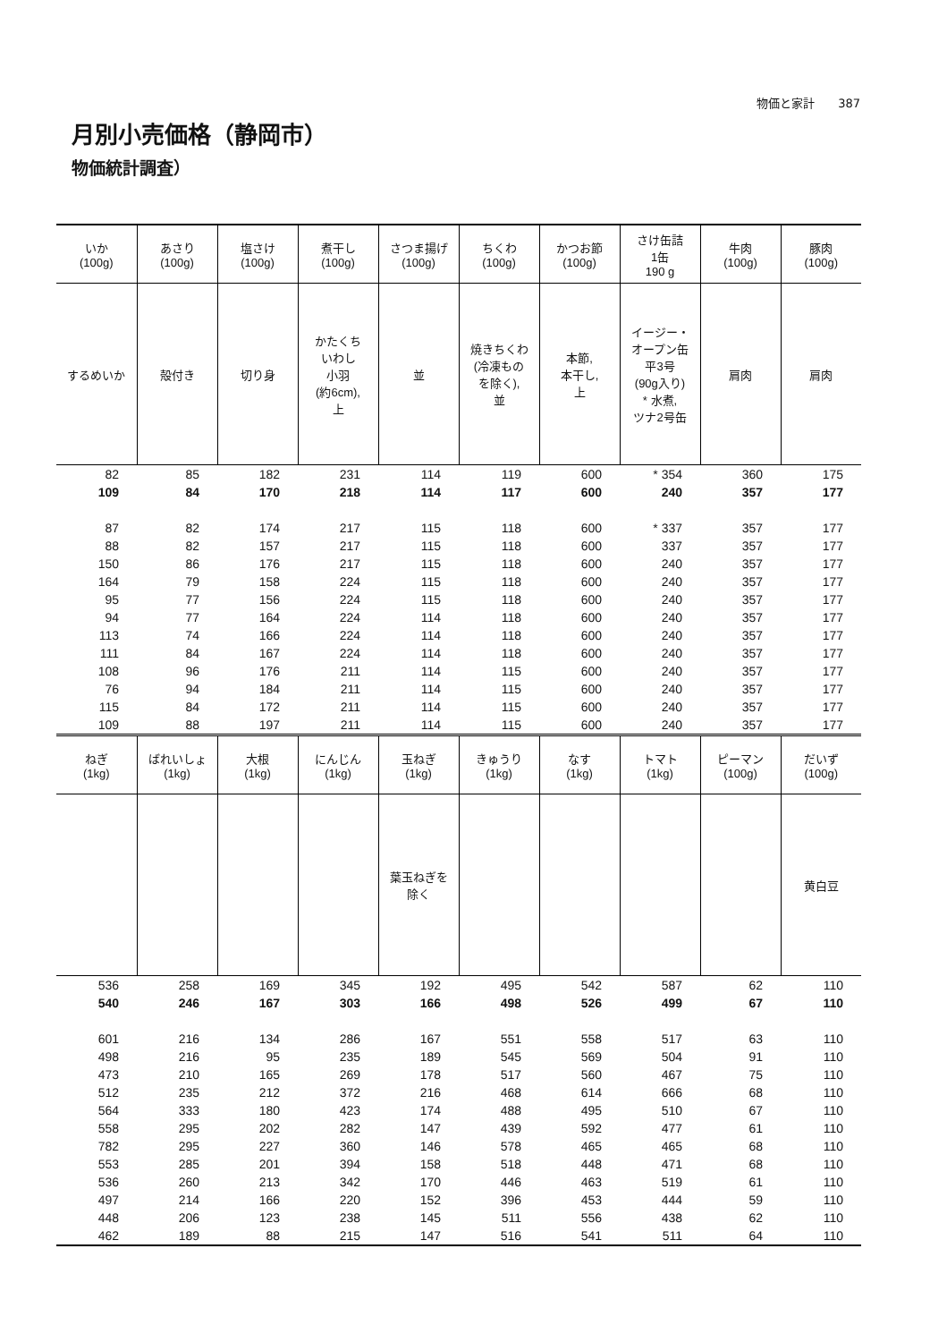物価と家計　　387
月別小売価格（静岡市）
物価統計調査）
| いか (100g) | あさり (100g) | 塩さけ (100g) | 煮干し (100g) | さつま揚げ (100g) | ちくわ (100g) | かつお節 (100g) | さけ缶詰 1缶 190 g | 牛肉 (100g) | 豚肉 (100g) |
| --- | --- | --- | --- | --- | --- | --- | --- | --- | --- |
| するめいか | 殻付き | 切り身 | かたくち いわし 小羽 (約6cm), 上 | 並 | 焼きちくわ (冷凍もの を除く), 並 | 本節, 本干し, 上 | イージー・ オープン缶 平3号 (90g入り) * 水煮, ツナ2号缶 | 肩肉 | 肩肉 |
| 82 | 85 | 182 | 231 | 114 | 119 | 600 | * 354 | 360 | 175 |
| 109 | 84 | 170 | 218 | 114 | 117 | 600 | 240 | 357 | 177 |
| 87 | 82 | 174 | 217 | 115 | 118 | 600 | * 337 | 357 | 177 |
| 88 | 82 | 157 | 217 | 115 | 118 | 600 | 337 | 357 | 177 |
| 150 | 86 | 176 | 217 | 115 | 118 | 600 | 240 | 357 | 177 |
| 164 | 79 | 158 | 224 | 115 | 118 | 600 | 240 | 357 | 177 |
| 95 | 77 | 156 | 224 | 115 | 118 | 600 | 240 | 357 | 177 |
| 94 | 77 | 164 | 224 | 114 | 118 | 600 | 240 | 357 | 177 |
| 113 | 74 | 166 | 224 | 114 | 118 | 600 | 240 | 357 | 177 |
| 111 | 84 | 167 | 224 | 114 | 118 | 600 | 240 | 357 | 177 |
| 108 | 96 | 176 | 211 | 114 | 115 | 600 | 240 | 357 | 177 |
| 76 | 94 | 184 | 211 | 114 | 115 | 600 | 240 | 357 | 177 |
| 115 | 84 | 172 | 211 | 114 | 115 | 600 | 240 | 357 | 177 |
| 109 | 88 | 197 | 211 | 114 | 115 | 600 | 240 | 357 | 177 |
| ねぎ (1kg) | ばれいしょ (1kg) | 大根 (1kg) | にんじん (1kg) | 玉ねぎ (1kg) | きゅうり (1kg) | なす (1kg) | トマト (1kg) | ピーマン (100g) | だいず (100g) |
| --- | --- | --- | --- | --- | --- | --- | --- | --- | --- |
| | | | | 葉玉ねぎを 除く | | | | | 黄白豆 |
| 536 | 258 | 169 | 345 | 192 | 495 | 542 | 587 | 62 | 110 |
| 540 | 246 | 167 | 303 | 166 | 498 | 526 | 499 | 67 | 110 |
| 601 | 216 | 134 | 286 | 167 | 551 | 558 | 517 | 63 | 110 |
| 498 | 216 | 95 | 235 | 189 | 545 | 569 | 504 | 91 | 110 |
| 473 | 210 | 165 | 269 | 178 | 517 | 560 | 467 | 75 | 110 |
| 512 | 235 | 212 | 372 | 216 | 468 | 614 | 666 | 68 | 110 |
| 564 | 333 | 180 | 423 | 174 | 488 | 495 | 510 | 67 | 110 |
| 558 | 295 | 202 | 282 | 147 | 439 | 592 | 477 | 61 | 110 |
| 782 | 295 | 227 | 360 | 146 | 578 | 465 | 465 | 68 | 110 |
| 553 | 285 | 201 | 394 | 158 | 518 | 448 | 471 | 68 | 110 |
| 536 | 260 | 213 | 342 | 170 | 446 | 463 | 519 | 61 | 110 |
| 497 | 214 | 166 | 220 | 152 | 396 | 453 | 444 | 59 | 110 |
| 448 | 206 | 123 | 238 | 145 | 511 | 556 | 438 | 62 | 110 |
| 462 | 189 | 88 | 215 | 147 | 516 | 541 | 511 | 64 | 110 |